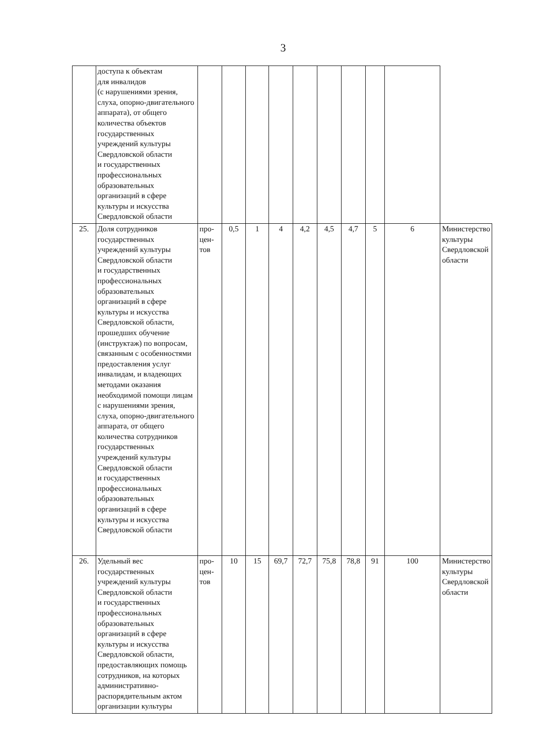3
| | доступа к объектам для инвалидов (с нарушениями зрения, слуха, опорно-двигательного аппарата), от общего количества объектов государственных учреждений культуры Свердловской области и государственных профессиональных образовательных организаций в сфере культуры и искусства Свердловской области | | | | | | | | | | |
| 25. | Доля сотрудников государственных учреждений культуры Свердловской области и государственных профессиональных образовательных организаций в сфере культуры и искусства Свердловской области, прошедших обучение (инструктаж) по вопросам, связанным с особенностями предоставления услуг инвалидам, и владеющих методами оказания необходимой помощи лицам с нарушениями зрения, слуха, опорно-двигательного аппарата, от общего количества сотрудников государственных учреждений культуры Свердловской области и государственных профессиональных образовательных организаций в сфере культуры и искусства Свердловской области | про- цен- тов | 0,5 | 1 | 4 | 4,2 | 4,5 | 4,7 | 5 | 6 | Министерство культуры Свердловской области |
| 26. | Удельный вес государственных учреждений культуры Свердловской области и государственных профессиональных образовательных организаций в сфере культуры и искусства Свердловской области, предоставляющих помощь сотрудников, на которых административно-распорядительным актом организации культуры | про- цен- тов | 10 | 15 | 69,7 | 72,7 | 75,8 | 78,8 | 91 | 100 | Министерство культуры Свердловской области |